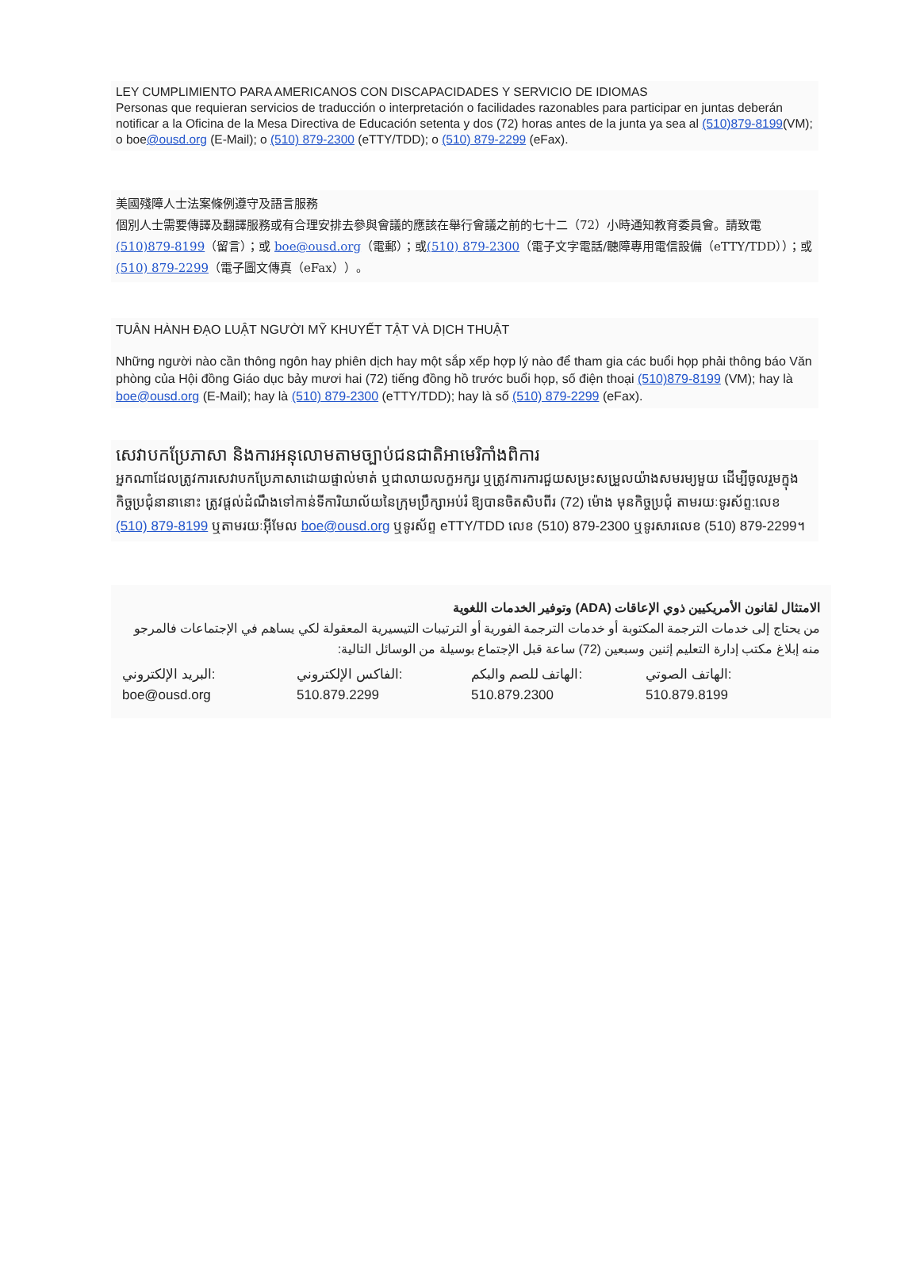LEY CUMPLIMIENTO PARA AMERICANOS CON DISCAPACIDADES Y SERVICIO DE IDIOMAS
Personas que requieran servicios de traducción o interpretación o facilidades razonables para participar en juntas deberán notificar a la Oficina de la Mesa Directiva de Educación setenta y dos (72) horas antes de la junta ya sea al (510)879-8199(VM); o boe@ousd.org (E-Mail); o (510) 879-2300 (eTTY/TDD); o (510) 879-2299 (eFax).
美國殘障人士法案條例遵守及語言服務
個別人士需要傳譯及翻譯服務或有合理安排去參與會議的應該在舉行會議之前的七十二（72）小時通知教育委員會。請致電(510)879-8199（留言）；或 boe@ousd.org（電郵）；或(510) 879-2300（電子文字電話/聽障專用電信設備（eTTY/TDD））；或(510) 879-2299（電子圖文傳真（eFax））。
TUÂN HÀNH ĐẠO LUẬT NGƯỜI MỸ KHUYẾT TẬT VÀ DỊCH THUẬT
Những người nào cần thông ngôn hay phiên dịch hay một sắp xếp hợp lý nào để tham gia các buổi họp phải thông báo Văn phòng của Hội đồng Giáo dục bảy mươi hai (72) tiếng đồng hồ trước buổi họp, số điện thoại (510)879-8199 (VM); hay là boe@ousd.org (E-Mail); hay là (510) 879-2300 (eTTY/TDD); hay là số (510) 879-2299 (eFax).
សេវាបកប្រែភាសា និងការអនុលោមតាមច្បាប់ជនជាតិអាមេរិកាំងពិការ
អ្នកណាដែលត្រូវការសេវាបកប្រែភាសាដោយផ្ទាល់មាត់ ឬជាលាយលក្ខអក្សរ ឬត្រូវការការជួយសម្រះសម្រួលយ៉ាងសមរម្យមួយ ដើម្បីចូលរួមក្នុងកិច្ចប្រជុំនានានោះ ត្រូវផ្ដល់ដំណឹងទៅកាន់ទីការិយាល័យនៃក្រុមប្រឹក្សាអប់រំ ឱ្យបានចិតសិបពីរ (72) ម៉ោង មុនកិច្ចប្រជុំ តាមរយៈទូរស័ព្ទ:លេខ (510) 879-8199 ឬតាមរយៈអ៊ីមែល boe@ousd.org ឬទូរស័ព្ទ eTTY/TDD លេខ (510) 879-2300 ឬទូរសារលេខ (510) 879-2299។
الامتثال لقانون الأمريكيين ذوي الإعاقات (ADA) وتوفير الخدمات اللغوية
من يحتاج إلى خدمات الترجمة المكتوبة أو خدمات الترجمة الفورية أو الترتيبات التيسيرية المعقولة لكي يساهم في الإجتماعات فالمرجو منه إبلاغ مكتب إدارة التعليم إثنين وسبعين (72) ساعة قبل الإجتماع بوسيلة من الوسائل التالية:
الهاتف الصوتي:
510.879.8199
الهاتف للصم والبكم:
510.879.2300
الفاكس الإلكتروني:
510.879.2299
البريد الإلكتروني:
boe@ousd.org